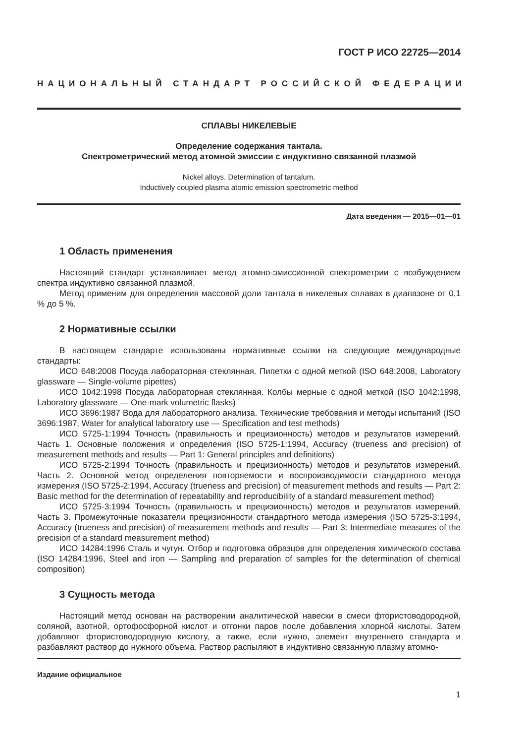ГОСТ Р ИСО 22725—2014
НАЦИОНАЛЬНЫЙ СТАНДАРТ РОССИЙСКОЙ ФЕДЕРАЦИИ
СПЛАВЫ НИКЕЛЕВЫЕ
Определение содержания тантала.
Спектрометрический метод атомной эмиссии с индуктивно связанной плазмой
Nickel alloys. Determination of tantalum.
Inductively coupled plasma atomic emission spectrometric method
Дата введения — 2015—01—01
1 Область применения
Настоящий стандарт устанавливает метод атомно-эмиссионной спектрометрии с возбуждением спектра индуктивно связанной плазмой.
Метод применим для определения массовой доли тантала в никелевых сплавах в диапазоне от 0,1 % до 5 %.
2 Нормативные ссылки
В настоящем стандарте использованы нормативные ссылки на следующие международные стандарты:
ИСО 648:2008 Посуда лабораторная стеклянная. Пипетки с одной меткой (ISO 648:2008, Laboratory glassware — Single-volume pipettes)
ИСО 1042:1998 Посуда лабораторная стеклянная. Колбы мерные с одной меткой (ISO 1042:1998, Laboratory glassware — One-mark volumetric flasks)
ИСО 3696:1987 Вода для лабораторного анализа. Технические требования и методы испытаний (ISO 3696:1987, Water for analytical laboratory use — Specification and test methods)
ИСО 5725-1:1994 Точность (правильность и прецизионность) методов и результатов измерений. Часть 1. Основные положения и определения (ISO 5725-1:1994, Accuracy (trueness and precision) of measurement methods and results — Part 1: General principles and definitions)
ИСО 5725-2:1994 Точность (правильность и прецизионность) методов и результатов измерений. Часть 2. Основной метод определения повторяемости и воспроизводимости стандартного метода измерения (ISO 5725-2:1994, Accuracy (trueness and precision) of measurement methods and results — Part 2: Basic method for the determination of repeatability and reproducibility of a standard measurement method)
ИСО 5725-3:1994 Точность (правильность и прецизионность) методов и результатов измерений. Часть 3. Промежуточные показатели прецизионности стандартного метода измерения (ISO 5725-3:1994, Accuracy (trueness and precision) of measurement methods and results — Part 3: Intermediate measures of the precision of a standard measurement method)
ИСО 14284:1996 Сталь и чугун. Отбор и подготовка образцов для определения химического состава (ISO 14284:1996, Steel and iron — Sampling and preparation of samples for the determination of chemical composition)
3 Сущность метода
Настоящий метод основан на растворении аналитической навески в смеси фтористоводородной, соляной, азотной, ортофосфорной кислот и отгонки паров после добавления хлорной кислоты. Затем добавляют фтористоводородную кислоту, а также, если нужно, элемент внутреннего стандарта и разбавляют раствор до нужного объема. Раствор распыляют в индуктивно связанную плазму атомно-
Издание официальное
1